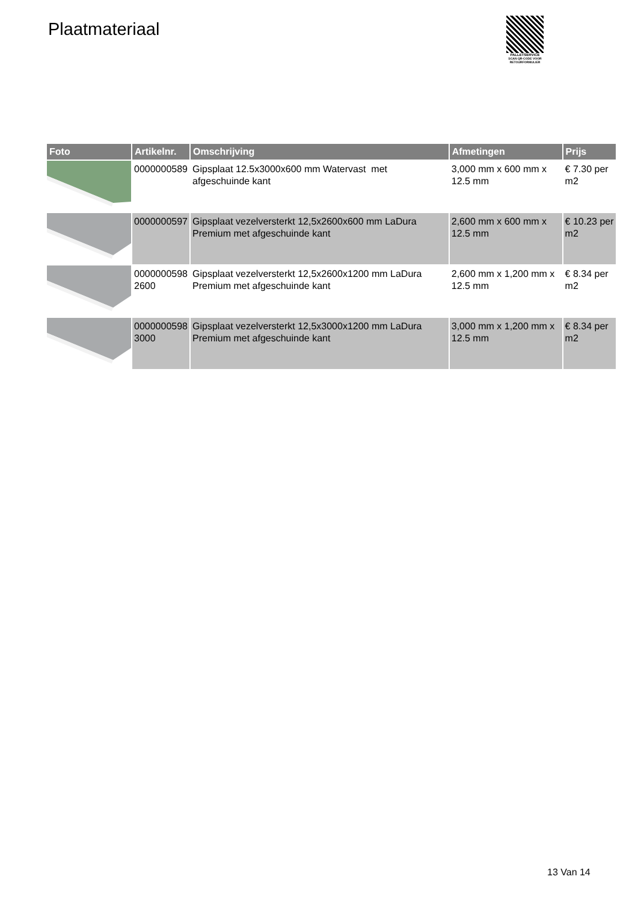Plaatmateriaal
PALLETSERVICE
SCAN QR-CODE VOOR
RETOURFORMULIER
| Foto | Artikelnr. | Omschrijving | Afmetingen | Prijs |
| --- | --- | --- | --- | --- |
| | 0000000589 | Gipsplaat 12.5x3000x600 mm Watervast met afgeschuinde kant | 3,000 mm x 600 mm x 12.5 mm | € 7.30 per m2 |
| | 0000000597 | Gipsplaat vezelversterkt 12,5x2600x600 mm LaDura Premium met afgeschuinde kant | 2,600 mm x 600 mm x 12.5 mm | € 10.23 per m2 |
| | 0000000598 2600 | Gipsplaat vezelversterkt 12,5x2600x1200 mm LaDura Premium met afgeschuinde kant | 2,600 mm x 1,200 mm x 12.5 mm | € 8.34 per m2 |
| | 0000000598 3000 | Gipsplaat vezelversterkt 12,5x3000x1200 mm LaDura Premium met afgeschuinde kant | 3,000 mm x 1,200 mm x 12.5 mm | € 8.34 per m2 |
13 Van 14